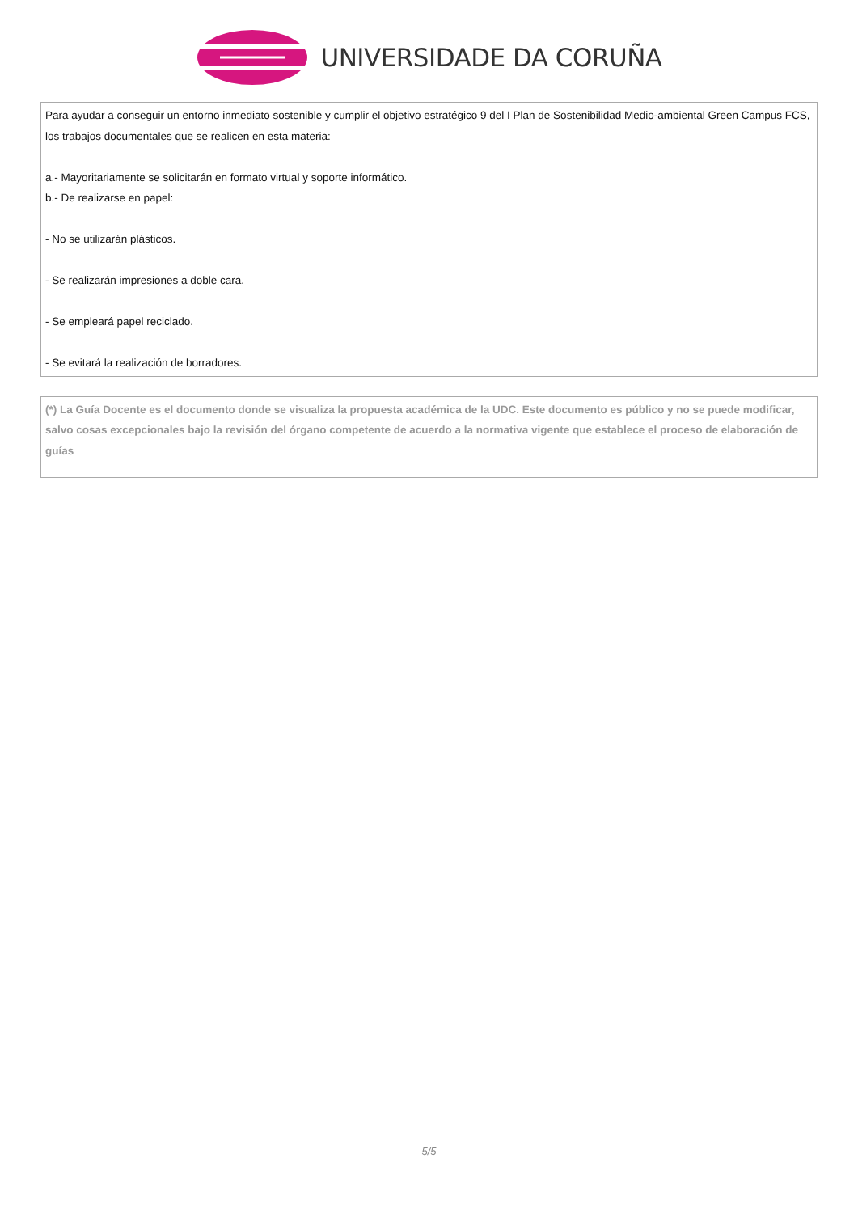UNIVERSIDADE DA CORUÑA
Para ayudar a conseguir un entorno inmediato sostenible y cumplir el objetivo estratégico 9 del I Plan de Sostenibilidad Medio-ambiental Green Campus FCS, los trabajos documentales que se realicen en esta materia:
a.- Mayoritariamente se solicitarán en formato virtual y soporte informático.
b.- De realizarse en papel:
- No se utilizarán plásticos.
- Se realizarán impresiones a doble cara.
- Se empleará papel reciclado.
- Se evitará la realización de borradores.
(*) La Guía Docente es el documento donde se visualiza la propuesta académica de la UDC. Este documento es público y no se puede modificar, salvo cosas excepcionales bajo la revisión del órgano competente de acuerdo a la normativa vigente que establece el proceso de elaboración de guías
5/5